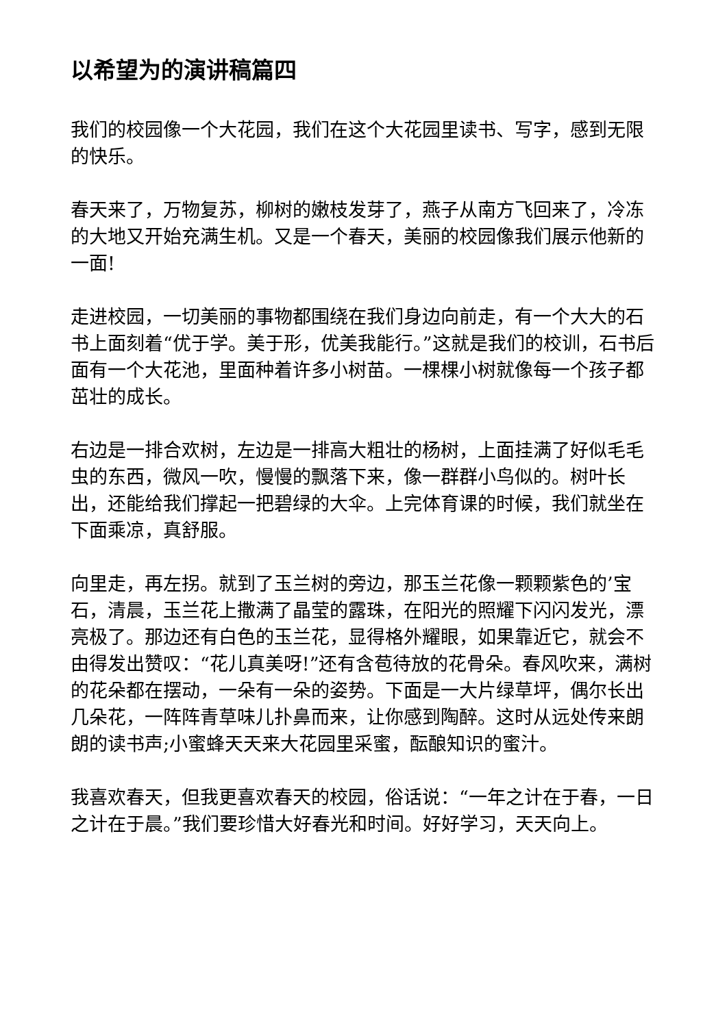以希望为的演讲稿篇四
我们的校园像一个大花园，我们在这个大花园里读书、写字，感到无限的快乐。
春天来了，万物复苏，柳树的嫩枝发芽了，燕子从南方飞回来了，冷冻的大地又开始充满生机。又是一个春天，美丽的校园像我们展示他新的一面!
走进校园，一切美丽的事物都围绕在我们身边向前走，有一个大大的石书上面刻着“优于学。美于形，优美我能行。”这就是我们的校训，石书后面有一个大花池，里面种着许多小树苗。一棵棵小树就像每一个孩子都茁壮的成长。
右边是一排合欢树，左边是一排高大粗壮的杨树，上面挂满了好似毛毛虫的东西，微风一吹，慢慢的飘落下来，像一群群小鸟似的。树叶长出，还能给我们撑起一把碧绿的大伞。上完体育课的时候，我们就坐在下面乘凉，真舒服。
向里走，再左拐。就到了玉兰树的旁边，那玉兰花像一颗颗紫色的’宝石，清晨，玉兰花上撒满了晶莹的露珠，在阳光的照耀下闪闪发光，漂亮极了。那边还有白色的玉兰花，显得格外耀眼，如果靠近它，就会不由得发出赞叹：“花儿真美呀!”还有含苞待放的花骨朵。春风吹来，满树的花朵都在摆动，一朵有一朵的姿势。下面是一大片绿草坪，偶尔长出几朵花，一阵阵青草味儿扑鼻而来，让你感到陶醉。这时从远处传来朗朗的读书声;小蜜蜂天天来大花园里采蜜，酝酿知识的蜜汁。
我喜欢春天，但我更喜欢春天的校园，俗话说：“一年之计在于春，一日之计在于晨。”我们要珍惜大好春光和时间。好好学习，天天向上。